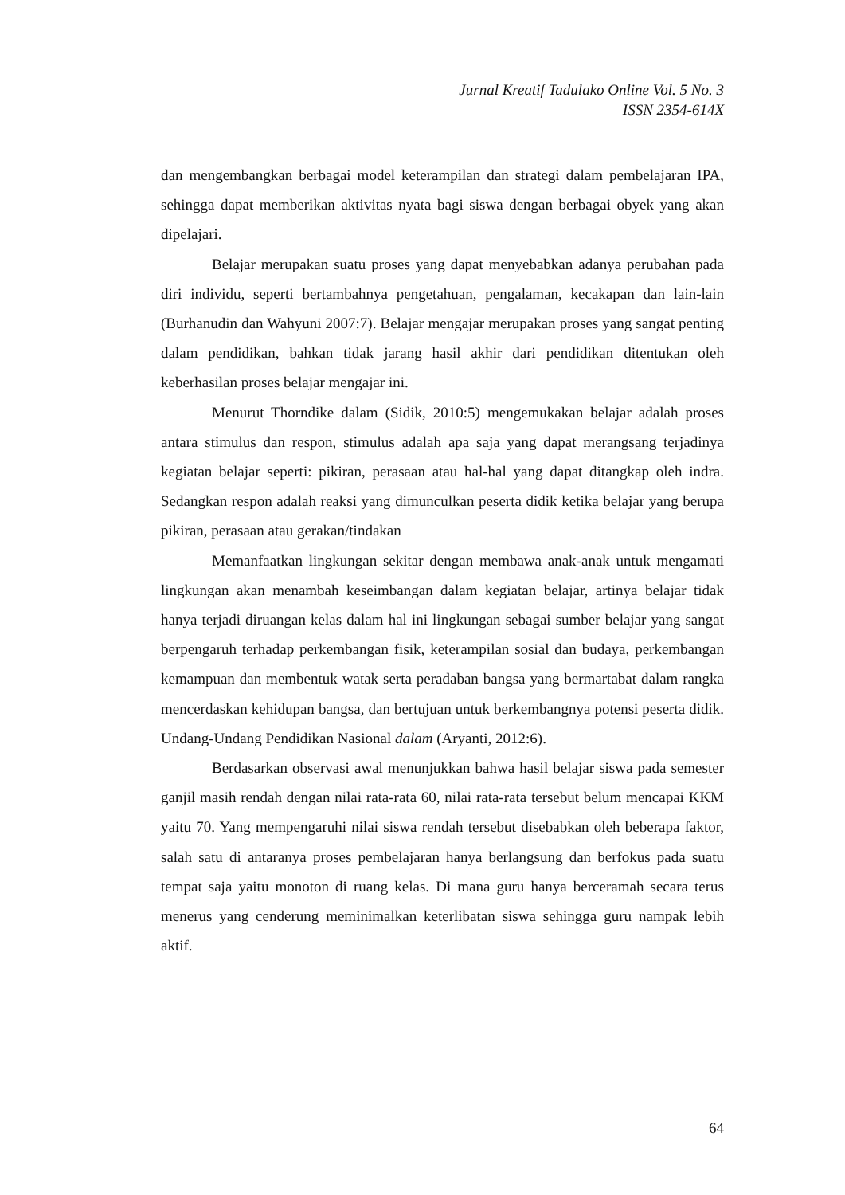Jurnal Kreatif Tadulako Online Vol. 5 No. 3
ISSN 2354-614X
dan mengembangkan berbagai model keterampilan dan strategi dalam pembelajaran IPA, sehingga dapat memberikan aktivitas nyata bagi siswa dengan berbagai obyek yang akan dipelajari.
Belajar merupakan suatu proses yang dapat menyebabkan adanya perubahan pada diri individu, seperti bertambahnya pengetahuan, pengalaman, kecakapan dan lain-lain (Burhanudin dan Wahyuni 2007:7). Belajar mengajar merupakan proses yang sangat penting dalam pendidikan, bahkan tidak jarang hasil akhir dari pendidikan ditentukan oleh keberhasilan proses belajar mengajar ini.
Menurut Thorndike dalam (Sidik, 2010:5) mengemukakan belajar adalah proses antara stimulus dan respon, stimulus adalah apa saja yang dapat merangsang terjadinya kegiatan belajar seperti: pikiran, perasaan atau hal-hal yang dapat ditangkap oleh indra. Sedangkan respon adalah reaksi yang dimunculkan peserta didik ketika belajar yang berupa pikiran, perasaan atau gerakan/tindakan
Memanfaatkan lingkungan sekitar dengan membawa anak-anak untuk mengamati lingkungan akan menambah keseimbangan dalam kegiatan belajar, artinya belajar tidak hanya terjadi diruangan kelas dalam hal ini lingkungan sebagai sumber belajar yang sangat berpengaruh terhadap perkembangan fisik, keterampilan sosial dan budaya, perkembangan kemampuan dan membentuk watak serta peradaban bangsa yang bermartabat dalam rangka mencerdaskan kehidupan bangsa, dan bertujuan untuk berkembangnya potensi peserta didik. Undang-Undang Pendidikan Nasional dalam (Aryanti, 2012:6).
Berdasarkan observasi awal menunjukkan bahwa hasil belajar siswa pada semester ganjil masih rendah dengan nilai rata-rata 60, nilai rata-rata tersebut belum mencapai KKM yaitu 70. Yang mempengaruhi nilai siswa rendah tersebut disebabkan oleh beberapa faktor, salah satu di antaranya proses pembelajaran hanya berlangsung dan berfokus pada suatu tempat saja yaitu monoton di ruang kelas. Di mana guru hanya berceramah secara terus menerus yang cenderung meminimalkan keterlibatan siswa sehingga guru nampak lebih aktif.
64